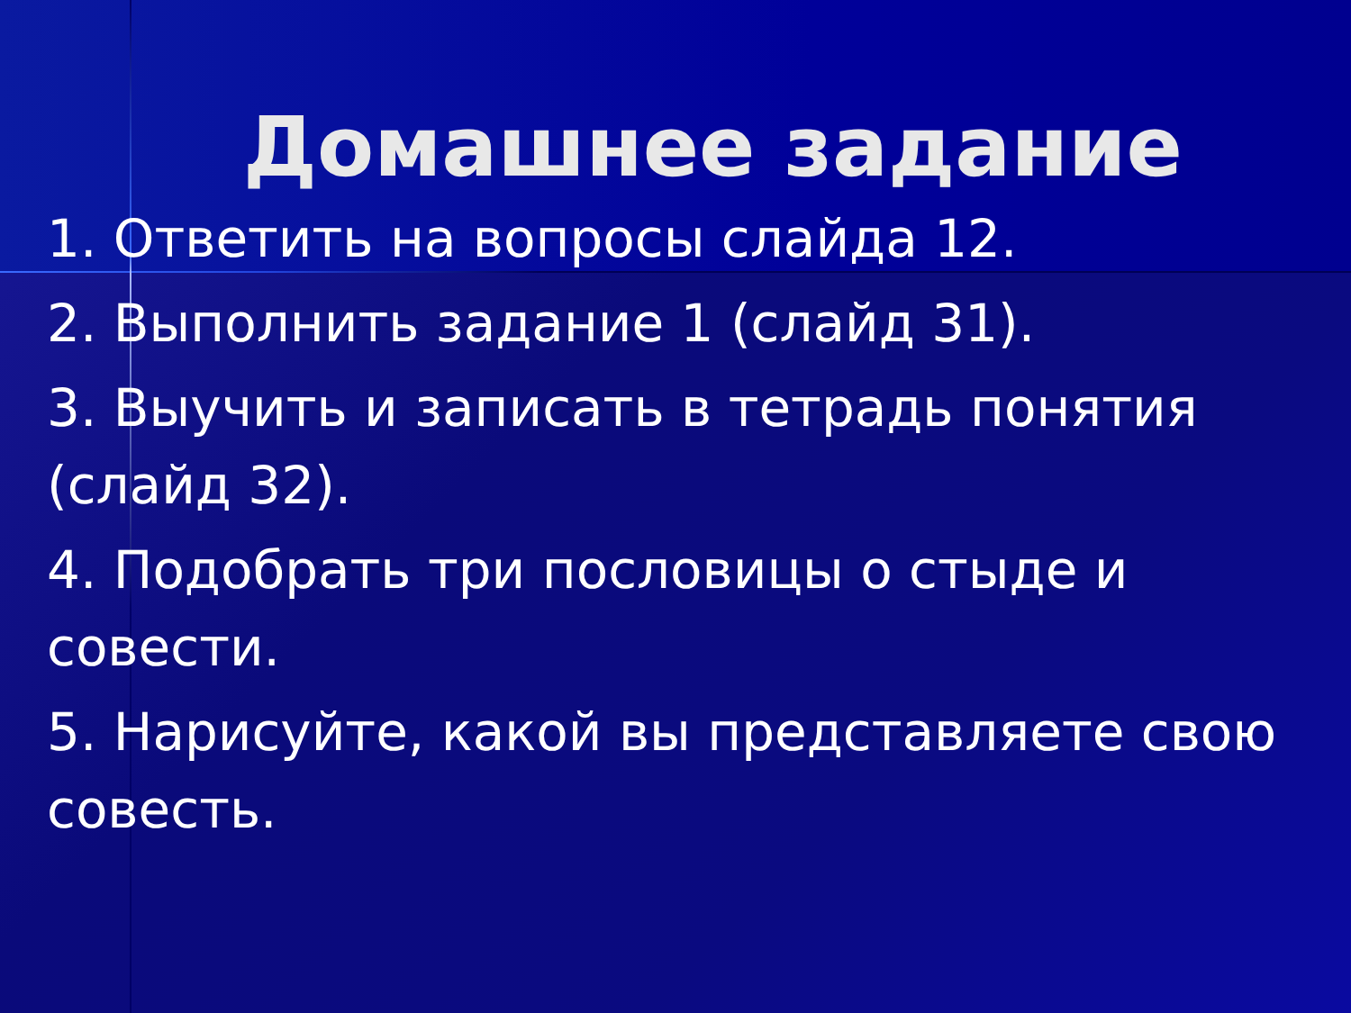Домашнее задание
1. Ответить на вопросы слайда 12.
2. Выполнить задание 1 (слайд 31).
3. Выучить и записать в тетрадь понятия (слайд 32).
4. Подобрать три пословицы о стыде и совести.
5. Нарисуйте, какой вы представляете свою совесть.